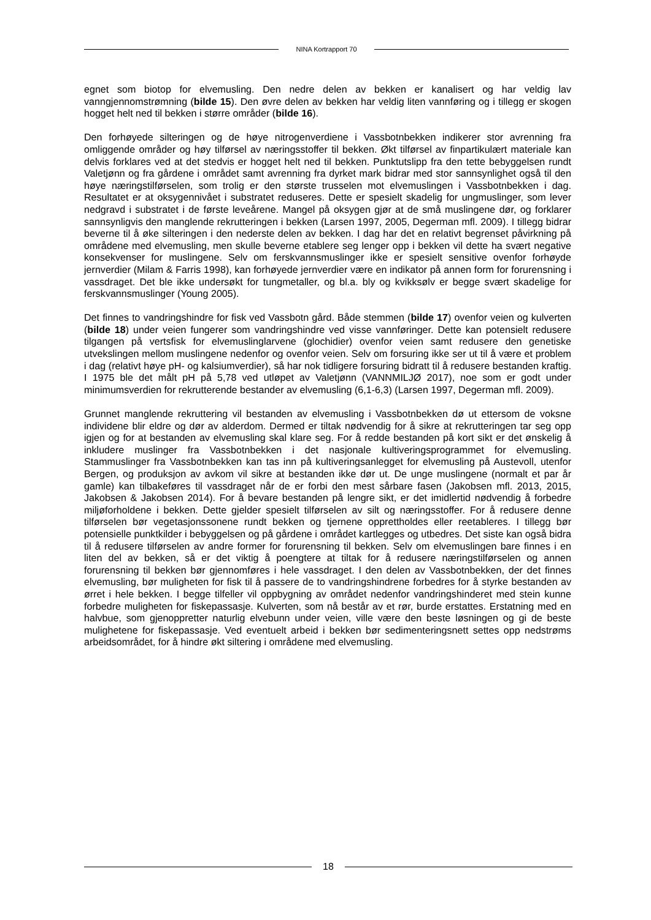NINA Kortrapport 70
egnet som biotop for elvemusling. Den nedre delen av bekken er kanalisert og har veldig lav vanngjennomstrømning (bilde 15). Den øvre delen av bekken har veldig liten vannføring og i tillegg er skogen hogget helt ned til bekken i større områder (bilde 16).
Den forhøyede silteringen og de høye nitrogenverdiene i Vassbotnbekken indikerer stor avrenning fra omliggende områder og høy tilførsel av næringsstoffer til bekken. Økt tilførsel av finpartikulært materiale kan delvis forklares ved at det stedvis er hogget helt ned til bekken. Punktutslipp fra den tette bebyggelsen rundt Valetjønn og fra gårdene i området samt avrenning fra dyrket mark bidrar med stor sannsynlighet også til den høye næringstilførselen, som trolig er den største trusselen mot elvemuslingen i Vassbotnbekken i dag. Resultatet er at oksygennivået i substratet reduseres. Dette er spesielt skadelig for ungmuslinger, som lever nedgravd i substratet i de første leveårene. Mangel på oksygen gjør at de små muslingene dør, og forklarer sannsynligvis den manglende rekrutteringen i bekken (Larsen 1997, 2005, Degerman mfl. 2009). I tillegg bidrar beverne til å øke silteringen i den nederste delen av bekken. I dag har det en relativt begrenset påvirkning på områdene med elvemusling, men skulle beverne etablere seg lenger opp i bekken vil dette ha svært negative konsekvenser for muslingene. Selv om ferskvannsmuslinger ikke er spesielt sensitive ovenfor forhøyde jernverdier (Milam & Farris 1998), kan forhøyede jernverdier være en indikator på annen form for forurensning i vassdraget. Det ble ikke undersøkt for tungmetaller, og bl.a. bly og kvikksølv er begge svært skadelige for ferskvannsmuslinger (Young 2005).
Det finnes to vandringshindre for fisk ved Vassbotn gård. Både stemmen (bilde 17) ovenfor veien og kulverten (bilde 18) under veien fungerer som vandringshindre ved visse vannføringer. Dette kan potensielt redusere tilgangen på vertsfisk for elvemuslinglarvene (glochidier) ovenfor veien samt redusere den genetiske utvekslingen mellom muslingene nedenfor og ovenfor veien. Selv om forsuring ikke ser ut til å være et problem i dag (relativt høye pH- og kalsiumverdier), så har nok tidligere forsuring bidratt til å redusere bestanden kraftig. I 1975 ble det målt pH på 5,78 ved utløpet av Valetjønn (VANNMILJØ 2017), noe som er godt under minimumsverdien for rekrutterende bestander av elvemusling (6,1-6,3) (Larsen 1997, Degerman mfl. 2009).
Grunnet manglende rekruttering vil bestanden av elvemusling i Vassbotnbekken dø ut ettersom de voksne individene blir eldre og dør av alderdom. Dermed er tiltak nødvendig for å sikre at rekrutteringen tar seg opp igjen og for at bestanden av elvemusling skal klare seg. For å redde bestanden på kort sikt er det ønskelig å inkludere muslinger fra Vassbotnbekken i det nasjonale kultiveringsprogrammet for elvemusling. Stammuslinger fra Vassbotnbekken kan tas inn på kultiveringsanlegget for elvemusling på Austevoll, utenfor Bergen, og produksjon av avkom vil sikre at bestanden ikke dør ut. De unge muslingene (normalt et par år gamle) kan tilbakeføres til vassdraget når de er forbi den mest sårbare fasen (Jakobsen mfl. 2013, 2015, Jakobsen & Jakobsen 2014). For å bevare bestanden på lengre sikt, er det imidlertid nødvendig å forbedre miljøforholdene i bekken. Dette gjelder spesielt tilførselen av silt og næringsstoffer. For å redusere denne tilførselen bør vegetasjonssonene rundt bekken og tjernene opprettholdes eller reetableres. I tillegg bør potensielle punktkilder i bebyggelsen og på gårdene i området kartlegges og utbedres. Det siste kan også bidra til å redusere tilførselen av andre former for forurensning til bekken. Selv om elvemuslingen bare finnes i en liten del av bekken, så er det viktig å poengtere at tiltak for å redusere næringstilførselen og annen forurensning til bekken bør gjennomføres i hele vassdraget. I den delen av Vassbotnbekken, der det finnes elvemusling, bør muligheten for fisk til å passere de to vandringshindrene forbedres for å styrke bestanden av ørret i hele bekken. I begge tilfeller vil oppbygning av området nedenfor vandringshinderet med stein kunne forbedre muligheten for fiskepassasje. Kulverten, som nå består av et rør, burde erstattes. Erstatning med en halvbue, som gjenoppretter naturlig elvebunn under veien, ville være den beste løsningen og gi de beste mulighetene for fiskepassasje. Ved eventuelt arbeid i bekken bør sedimenteringsnett settes opp nedstrøms arbeidsområdet, for å hindre økt siltering i områdene med elvemusling.
18